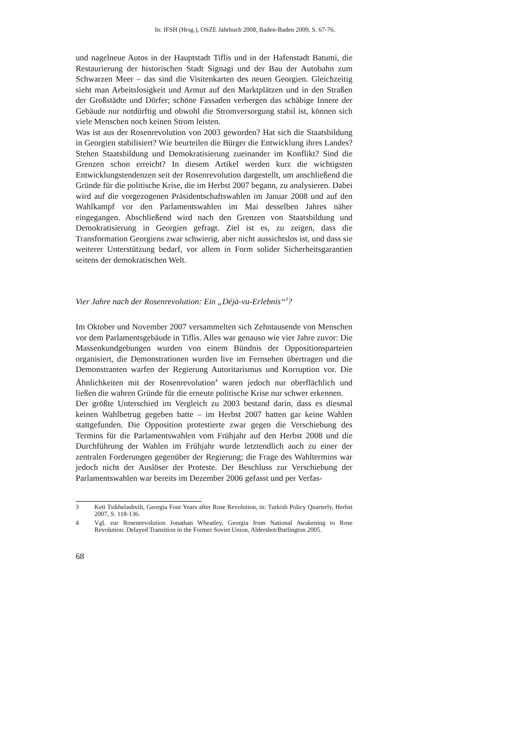In: IFSH (Hrsg.), OSZE Jahrbuch 2008, Baden-Baden 2009, S. 67-76.
und nagelneue Autos in der Hauptstadt Tiflis und in der Hafenstadt Batumi, die Restaurierung der historischen Stadt Signagi und der Bau der Autobahn zum Schwarzen Meer – das sind die Visitenkarten des neuen Georgien. Gleichzeitig sieht man Arbeitslosigkeit und Armut auf den Marktplätzen und in den Straßen der Großstädte und Dörfer; schöne Fassaden verbergen das schäbige Innere der Gebäude nur notdürftig und obwohl die Stromversorgung stabil ist, können sich viele Menschen noch keinen Strom leisten.
Was ist aus der Rosenrevolution von 2003 geworden? Hat sich die Staatsbildung in Georgien stabilisiert? Wie beurteilen die Bürger die Entwicklung ihres Landes? Stehen Staatsbildung und Demokratisierung zueinander im Konflikt? Sind die Grenzen schon erreicht? In diesem Artikel werden kurz die wichtigsten Entwicklungstendenzen seit der Rosenrevolution dargestellt, um anschließend die Gründe für die politische Krise, die im Herbst 2007 begann, zu analysieren. Dabei wird auf die vorgezogenen Präsidentschaftswahlen im Januar 2008 und auf den Wahlkampf vor den Parlamentswahlen im Mai desselben Jahres näher eingegangen. Abschließend wird nach den Grenzen von Staatsbildung und Demokratisierung in Georgien gefragt. Ziel ist es, zu zeigen, dass die Transformation Georgiens zwar schwierig, aber nicht aussichtslos ist, und dass sie weiterer Unterstützung bedarf, vor allem in Form solider Sicherheitsgarantien seitens der demokratischen Welt.
Vier Jahre nach der Rosenrevolution: Ein „Déjà-vu-Erlebnis“<sup>3</sup>?
Im Oktober und November 2007 versammelten sich Zehntausende von Menschen vor dem Parlamentsgebäude in Tiflis. Alles war genauso wie vier Jahre zuvor: Die Massenkundgebungen wurden von einem Bündnis der Oppositionsparteien organisiert, die Demonstrationen wurden live im Fernsehen übertragen und die Demonstranten warfen der Regierung Autoritarismus und Korruption vor. Die Ähnlichkeiten mit der Rosenrevolution<sup>4</sup> waren jedoch nur oberflächlich und ließen die wahren Gründe für die erneute politische Krise nur schwer erkennen.
Der größte Unterschied im Vergleich zu 2003 bestand darin, dass es diesmal keinen Wahlbetrug gegeben hatte – im Herbst 2007 hatten gar keine Wahlen stattgefunden. Die Opposition protestierte zwar gegen die Verschiebung des Termins für die Parlamentswahlen vom Frühjahr auf den Herbst 2008 und die Durchführung der Wahlen im Frühjahr wurde letztendlich auch zu einer der zentralen Forderungen gegenüber der Regierung; die Frage des Wahltermins war jedoch nicht der Auslöser der Proteste. Der Beschluss zur Verschiebung der Parlamentswahlen war bereits im Dezember 2006 gefasst und per Verfas-
3 Keti Tsikhelashvili, Georgia Four Years after Rose Revolution, in: Turkish Policy Quarterly, Herbst 2007, S. 118-136.
4 Vgl. zur Rosenrevolution Jonathan Wheatley, Georgia from National Awakening to Rose Revolution: Delayed Transition in the Former Soviet Union, Aldershot/Burlington 2005.
68